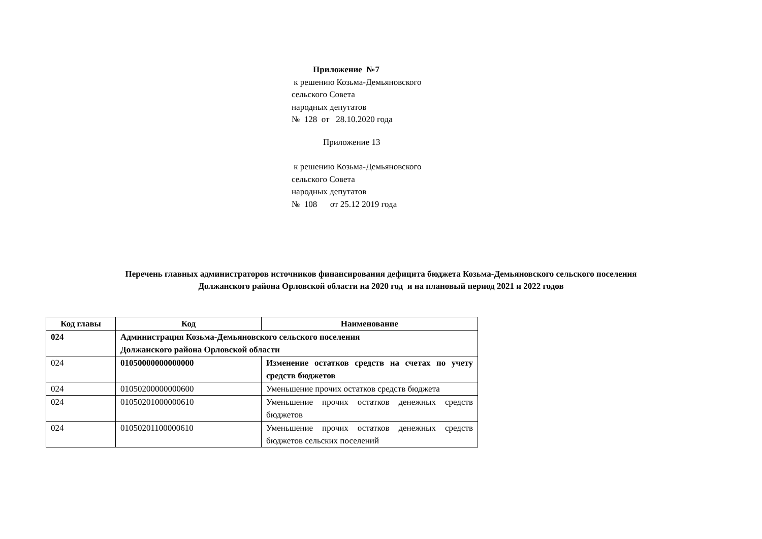Приложение №7
к решению Козьма-Демьяновского
сельского Совета
народных депутатов
№ 128 от 28.10.2020 года
Приложение 13
к решению Козьма-Демьяновского
сельского Совета
народных депутатов
№ 108 от 25.12 2019 года
Перечень главных администраторов источников финансирования дефицита бюджета Козьма-Демьяновского сельского поселения
Должанского района Орловской области на 2020 год и на плановый период 2021 и 2022 годов
| Код главы | Код | Наименование |
| --- | --- | --- |
| 024 | Администрация Козьма-Демьяновского сельского поселения Должанского района Орловской области | |
| 024 | 01050000000000000 | Изменение остатков средств на счетах по учету средств бюджетов |
| 024 | 01050200000000600 | Уменьшение прочих остатков средств бюджета |
| 024 | 01050201000000610 | Уменьшение прочих остатков денежных средств бюджетов |
| 024 | 01050201100000610 | Уменьшение прочих остатков денежных средств бюджетов сельских поселений |